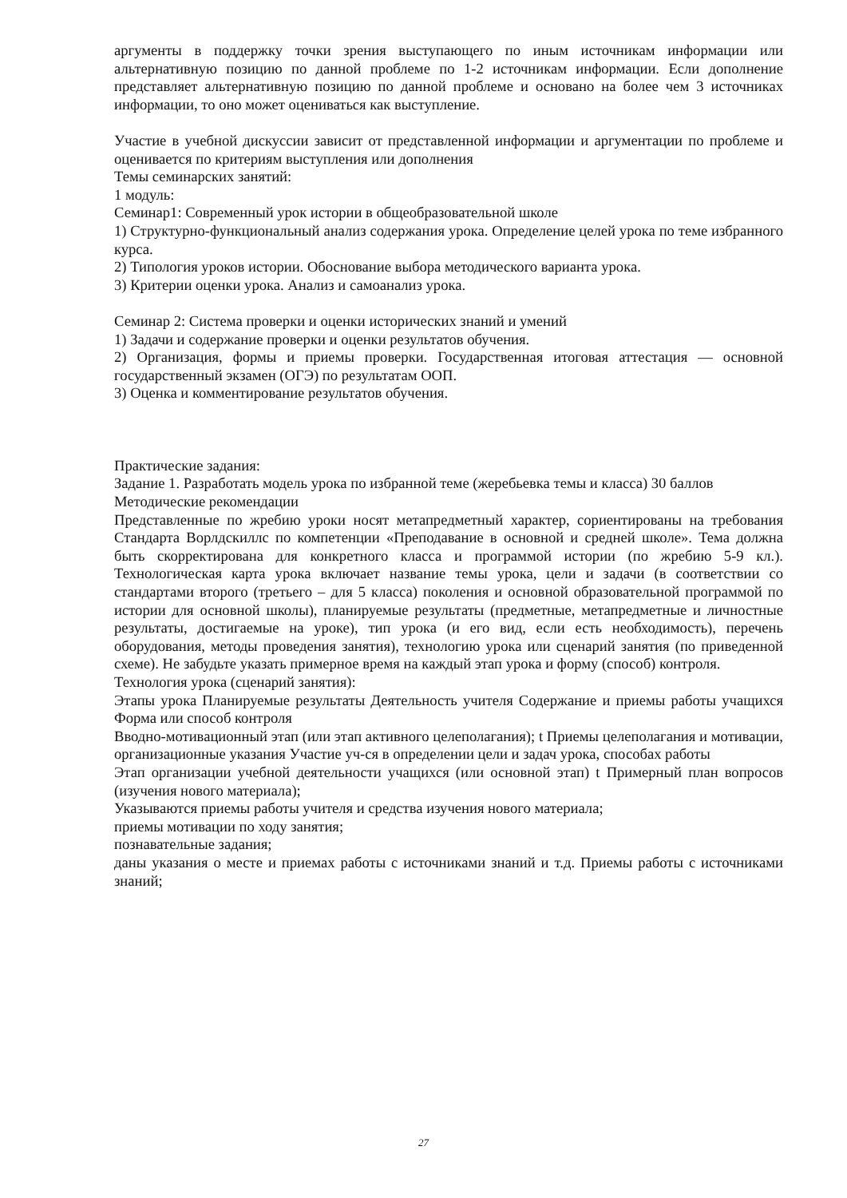аргументы в поддержку точки зрения выступающего по иным источникам информации или альтернативную позицию по данной проблеме по 1-2 источникам информации. Если дополнение представляет альтернативную позицию по данной проблеме и основано на более чем 3 источниках информации, то оно может оцениваться как выступление.
Участие в учебной дискуссии зависит от представленной информации и аргументации по проблеме и оценивается по критериям выступления или дополнения
Темы семинарских занятий:
1 модуль:
Семинар1: Современный урок истории в общеобразовательной школе
1) Структурно-функциональный анализ содержания урока. Определение целей урока по теме избранного курса.
2) Типология уроков истории. Обоснование выбора методического варианта урока.
3) Критерии оценки урока. Анализ и самоанализ урока.
Семинар 2: Система проверки и оценки исторических знаний и умений
1) Задачи и содержание проверки и оценки результатов обучения.
2) Организация, формы и приемы проверки. Государственная итоговая аттестация — основной государственный экзамен (ОГЭ) по результатам ООП.
3) Оценка и комментирование результатов обучения.
Практические задания:
Задание 1. Разработать модель урока по избранной теме (жеребьевка темы и класса) 30 баллов
Методические рекомендации
Представленные по жребию уроки носят метапредметный характер, сориентированы на требования Стандарта Ворлдскиллс по компетенции «Преподавание в основной и средней школе». Тема должна быть скорректирована для конкретного класса и программой истории (по жребию 5-9 кл.). Технологическая карта урока включает название темы урока, цели и задачи (в соответствии со стандартами второго (третьего – для 5 класса) поколения и основной образовательной программой по истории для основной школы), планируемые результаты (предметные, метапредметные и личностные результаты, достигаемые на уроке), тип урока (и его вид, если есть необходимость), перечень оборудования, методы проведения занятия), технологию урока или сценарий занятия (по приведенной схеме). Не забудьте указать примерное время на каждый этап урока и форму (способ) контроля.
Технология урока (сценарий занятия):
Этапы урока Планируемые результаты Деятельность учителя Содержание и приемы работы учащихся Форма или способ контроля
Вводно-мотивационный этап (или этап активного целеполагания); t Приемы целеполагания и мотивации, организационные указания Участие уч-ся в определении цели и задач урока, способах работы
Этап организации учебной деятельности учащихся (или основной этап) t Примерный план вопросов (изучения нового материала);
Указываются приемы работы учителя и средства изучения нового материала;
приемы мотивации по ходу занятия;
познавательные задания;
даны указания о месте и приемах работы с источниками знаний и т.д. Приемы работы с источниками знаний;
27